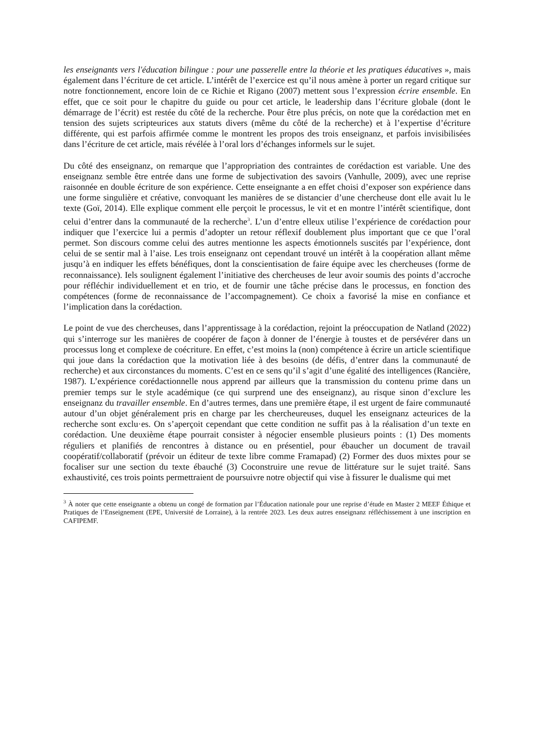les enseignants vers l'éducation bilingue : pour une passerelle entre la théorie et les pratiques éducatives », mais également dans l’écriture de cet article. L’intérêt de l’exercice est qu’il nous amène à porter un regard critique sur notre fonctionnement, encore loin de ce Richie et Rigano (2007) mettent sous l’expression écrire ensemble. En effet, que ce soit pour le chapitre du guide ou pour cet article, le leadership dans l’écriture globale (dont le démarrage de l’écrit) est restée du côté de la recherche. Pour être plus précis, on note que la corédaction met en tension des sujets scripteurices aux statuts divers (même du côté de la recherche) et à l’expertise d’écriture différente, qui est parfois affirmée comme le montrent les propos des trois enseignanz, et parfois invisibilisées dans l’écriture de cet article, mais révélée à l’oral lors d’échanges informels sur le sujet.
Du côté des enseignanz, on remarque que l’appropriation des contraintes de corédaction est variable. Une des enseignanz semble être entrée dans une forme de subjectivation des savoirs (Vanhulle, 2009), avec une reprise raisonnée en double écriture de son expérience. Cette enseignante a en effet choisi d’exposer son expérience dans une forme singulière et créative, convoquant les manières de se distancier d’une chercheuse dont elle avait lu le texte (Goï, 2014). Elle explique comment elle perçoit le processus, le vit et en montre l’intérêt scientifique, dont celui d’entrer dans la communauté de la recherche<sup>3</sup>. L’un d’entre elleux utilise l’expérience de corédaction pour indiquer que l’exercice lui a permis d’adopter un retour réflexif doublement plus important que ce que l’oral permet. Son discours comme celui des autres mentionne les aspects émotionnels suscités par l’expérience, dont celui de se sentir mal à l’aise. Les trois enseignanz ont cependant trouvé un intérêt à la coopération allant même jusqu’à en indiquer les effets bénéfiques, dont la conscientisation de faire équipe avec les chercheuses (forme de reconnaissance). Iels soulignent également l’initiative des chercheuses de leur avoir soumis des points d’accroche pour réfléchir individuellement et en trio, et de fournir une tâche précise dans le processus, en fonction des compétences (forme de reconnaissance de l’accompagnement). Ce choix a favorisé la mise en confiance et l’implication dans la corédaction.
Le point de vue des chercheuses, dans l’apprentissage à la corédaction, rejoint la préoccupation de Natland (2022) qui s’interroge sur les manières de coopérer de façon à donner de l’énergie à toustes et de persévérer dans un processus long et complexe de coécriture. En effet, c’est moins la (non) compétence à écrire un article scientifique qui joue dans la corédaction que la motivation liée à des besoins (de défis, d’entrer dans la communauté de recherche) et aux circonstances du moments. C’est en ce sens qu’il s’agit d’une égalité des intelligences (Rancière, 1987). L’expérience corédactionnelle nous apprend par ailleurs que la transmission du contenu prime dans un premier temps sur le style académique (ce qui surprend une des enseignanz), au risque sinon d’exclure les enseignanz du travailler ensemble. En d’autres termes, dans une première étape, il est urgent de faire communauté autour d’un objet généralement pris en charge par les chercheureuses, duquel les enseignanz acteurices de la recherche sont exclu·es. On s’aperçoit cependant que cette condition ne suffit pas à la réalisation d’un texte en corédaction. Une deuxième étape pourrait consister à négocier ensemble plusieurs points : (1) Des moments réguliers et planifiés de rencontres à distance ou en présentiel, pour ébaucher un document de travail coopératif/collaboratif (prévoir un éditeur de texte libre comme Framapad) (2) Former des duos mixtes pour se focaliser sur une section du texte ébauché (3) Coconstruire une revue de littérature sur le sujet traité. Sans exhaustivité, ces trois points permettraient de poursuivre notre objectif qui vise à fissurer le dualisme qui met
<sup>3</sup> À noter que cette enseignante a obtenu un congé de formation par l’Éducation nationale pour une reprise d’étude en Master 2 MEEF Éthique et Pratiques de l’Enseignement (EPE, Université de Lorraine), à la rentrée 2023. Les deux autres enseignanz réfléchissement à une inscription en CAFIPEMF.